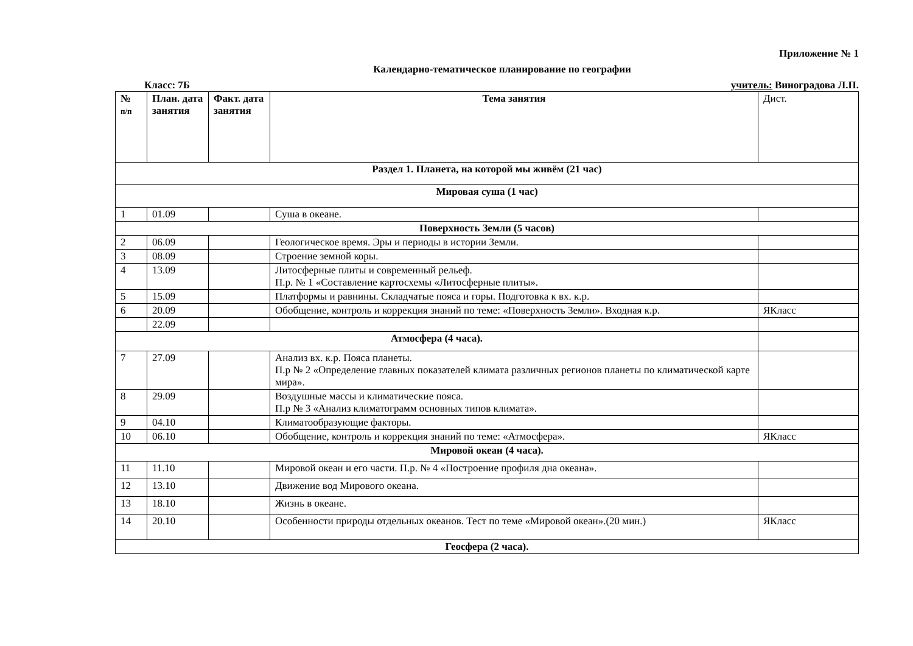Приложение № 1
Календарно-тематическое планирование по географии
Класс: 7Б учитель: Виноградова Л.П.
| № п/п | План. дата занятия | Факт. дата занятия | Тема занятия | Дист. |
| --- | --- | --- | --- | --- |
| Раздел 1. Планета, на которой мы живём (21 час) | | | | |
| Мировая суша (1 час) | | | | |
| 1 | 01.09 | | Суша в океане. | |
| Поверхность Земли (5 часов) | | | | |
| 2 | 06.09 | | Геологическое время. Эры и периоды в истории Земли. | |
| 3 | 08.09 | | Строение земной коры. | |
| 4 | 13.09 | | Литосферные плиты и современный рельеф. П.р. № 1 «Составление картосхемы «Литосферные плиты». | |
| 5 | 15.09 | | Платформы и равнины. Складчатые пояса и горы. Подготовка к вх. к.р. | |
| 6 | 20.09 | | Обобщение, контроль и коррекция знаний по теме: «Поверхность Земли». Входная к.р. | ЯКласс |
| | 22.09 | | | |
| Атмосфера (4 часа). | | | | |
| 7 | 27.09 | | Анализ вх. к.р. Пояса планеты. П.р № 2 «Определение главных показателей климата различных регионов планеты по климатической карте мира». | |
| 8 | 29.09 | | Воздушные массы и климатические пояса. П.р № 3 «Анализ климатограмм основных типов климата». | |
| 9 | 04.10 | | Климатообразующие факторы. | |
| 10 | 06.10 | | Обобщение, контроль и коррекция знаний по теме: «Атмосфера». | ЯКласс |
| Мировой океан (4 часа). | | | | |
| 11 | 11.10 | | Мировой океан и его части. П.р. № 4 «Построение профиля дна океана». | |
| 12 | 13.10 | | Движение вод Мирового океана. | |
| 13 | 18.10 | | Жизнь в океане. | |
| 14 | 20.10 | | Особенности природы отдельных океанов. Тест по теме «Мировой океан».(20 мин.) | ЯКласс |
| Геосфера (2 часа). | | | | |